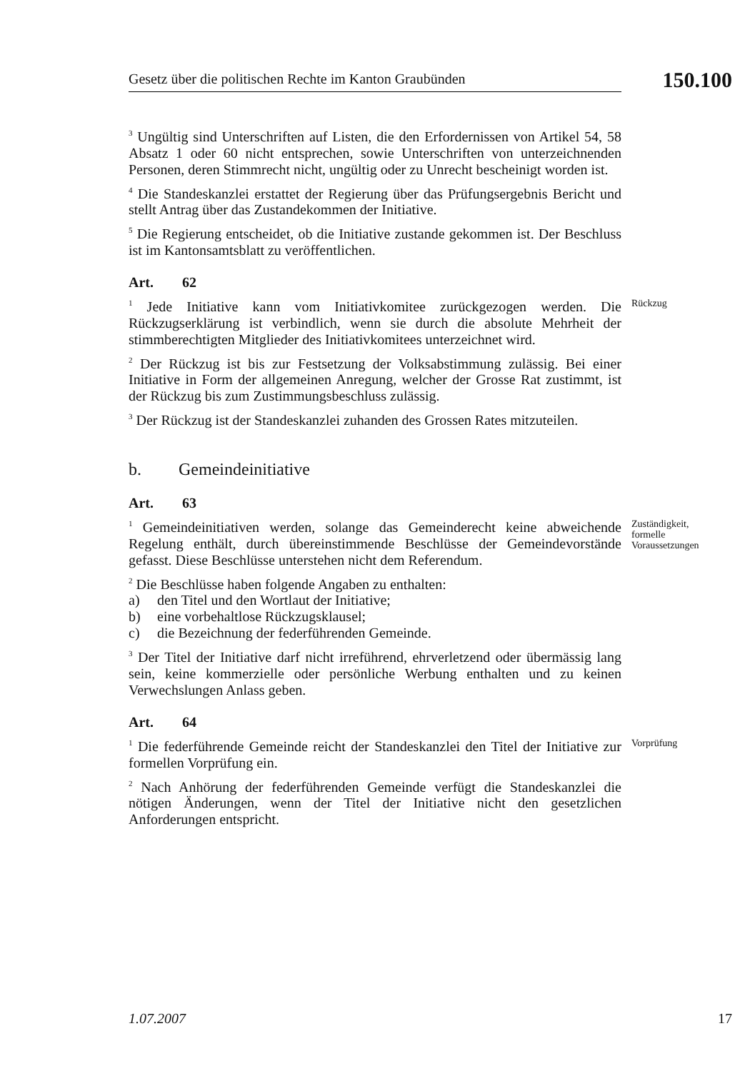Gesetz über die politischen Rechte im Kanton Graubünden
150.100
<sup>3</sup> Ungültig sind Unterschriften auf Listen, die den Erfordernissen von Artikel 54, 58 Absatz 1 oder 60 nicht entsprechen, sowie Unterschriften von unterzeichnenden Personen, deren Stimmrecht nicht, ungültig oder zu Unrecht bescheinigt worden ist.
<sup>4</sup> Die Standeskanzlei erstattet der Regierung über das Prüfungsergebnis Bericht und stellt Antrag über das Zustandekommen der Initiative.
<sup>5</sup> Die Regierung entscheidet, ob die Initiative zustande gekommen ist. Der Beschluss ist im Kantonsamtsblatt zu veröffentlichen.
Art. 62
<sup>1</sup> Jede Initiative kann vom Initiativkomitee zurückgezogen werden. Die Rückzugserklärung ist verbindlich, wenn sie durch die absolute Mehrheit der stimmberechtigten Mitglieder des Initiativkomitees unterzeichnet wird.
<sup>2</sup> Der Rückzug ist bis zur Festsetzung der Volksabstimmung zulässig. Bei einer Initiative in Form der allgemeinen Anregung, welcher der Grosse Rat zustimmt, ist der Rückzug bis zum Zustimmungsbeschluss zulässig.
<sup>3</sup> Der Rückzug ist der Standeskanzlei zuhanden des Grossen Rates mitzuteilen.
Rückzug
b. Gemeindeinitiative
Art. 63
<sup>1</sup> Gemeindeinitiativen werden, solange das Gemeinderecht keine abweichende Regelung enthält, durch übereinstimmende Beschlüsse der Gemeindevorstände gefasst. Diese Beschlüsse unterstehen nicht dem Referendum.
<sup>2</sup> Die Beschlüsse haben folgende Angaben zu enthalten:
a) den Titel und den Wortlaut der Initiative;
b) eine vorbehaltlose Rückzugsklausel;
c) die Bezeichnung der federführenden Gemeinde.
<sup>3</sup> Der Titel der Initiative darf nicht irreführend, ehrverletzend oder übermässig lang sein, keine kommerzielle oder persönliche Werbung enthalten und zu keinen Verwechslungen Anlass geben.
Zuständigkeit, formelle Voraussetzungen
Art. 64
<sup>1</sup> Die federführende Gemeinde reicht der Standeskanzlei den Titel der Initiative zur formellen Vorprüfung ein.
<sup>2</sup> Nach Anhörung der federführenden Gemeinde verfügt die Standeskanzlei die nötigen Änderungen, wenn der Titel der Initiative nicht den gesetzlichen Anforderungen entspricht.
Vorprüfung
1.07.2007 17